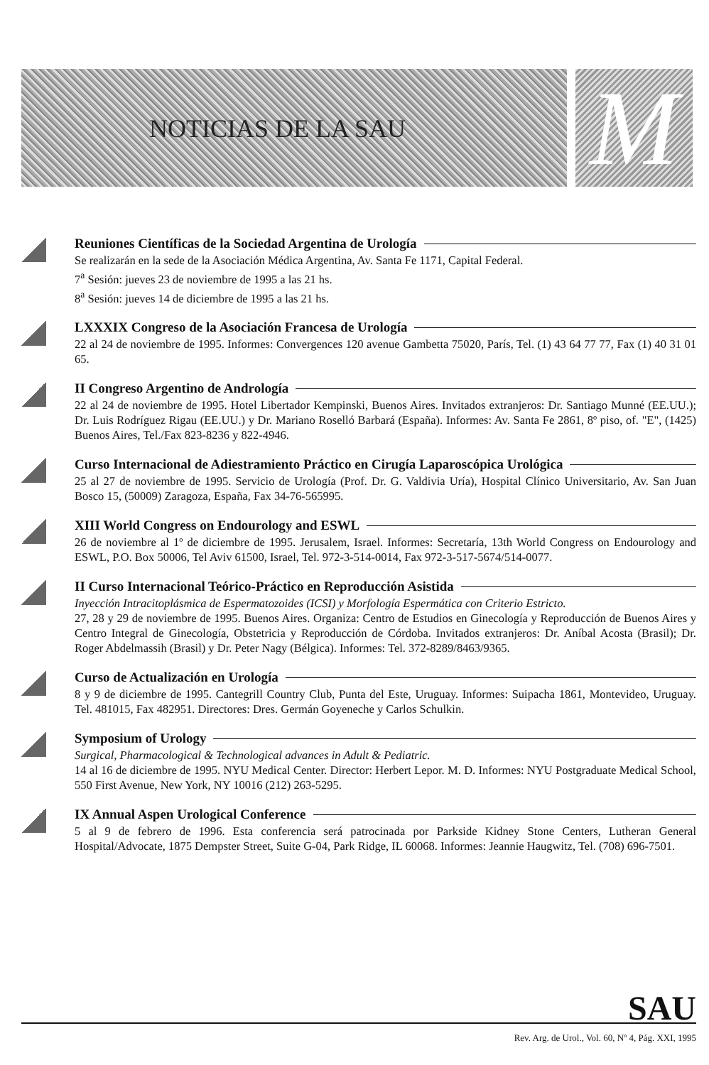M
NOTICIAS DE LA SAU
Reuniones Científicas de la Sociedad Argentina de Urología
Se realizarán en la sede de la Asociación Médica Argentina, Av. Santa Fe 1171, Capital Federal.
7<sup>a</sup> Sesión: jueves 23 de noviembre de 1995 a las 21 hs.
8<sup>a</sup> Sesión: jueves 14 de diciembre de 1995 a las 21 hs.
LXXXIX Congreso de la Asociación Francesa de Urología
22 al 24 de noviembre de 1995. Informes: Convergences 120 avenue Gambetta 75020, París, Tel. (1) 43 64 77 77, Fax (1) 40 31 01 65.
II Congreso Argentino de Andrología
22 al 24 de noviembre de 1995. Hotel Libertador Kempinski, Buenos Aires. Invitados extranjeros: Dr. Santiago Munné (EE.UU.); Dr. Luis Rodríguez Rigau (EE.UU.) y Dr. Mariano Roselló Barbará (España). Informes: Av. Santa Fe 2861, 8º piso, of. "E", (1425) Buenos Aires, Tel./Fax 823-8236 y 822-4946.
Curso Internacional de Adiestramiento Práctico en Cirugía Laparoscópica Urológica
25 al 27 de noviembre de 1995. Servicio de Urología (Prof. Dr. G. Valdivia Uría), Hospital Clínico Universitario, Av. San Juan Bosco 15, (50009) Zaragoza, España, Fax 34-76-565995.
XIII World Congress on Endourology and ESWL
26 de noviembre al 1º de diciembre de 1995. Jerusalem, Israel. Informes: Secretaría, 13th World Congress on Endourology and ESWL, P.O. Box 50006, Tel Aviv 61500, Israel, Tel. 972-3-514-0014, Fax 972-3-517-5674/514-0077.
II Curso Internacional Teórico-Práctico en Reproducción Asistida
Inyección Intracitoplásmica de Espermatozoides (ICSI) y Morfología Espermática con Criterio Estricto.
27, 28 y 29 de noviembre de 1995. Buenos Aires. Organiza: Centro de Estudios en Ginecología y Reproducción de Buenos Aires y Centro Integral de Ginecología, Obstetricia y Reproducción de Córdoba. Invitados extranjeros: Dr. Aníbal Acosta (Brasil); Dr. Roger Abdelmassih (Brasil) y Dr. Peter Nagy (Bélgica). Informes: Tel. 372-8289/8463/9365.
Curso de Actualización en Urología
8 y 9 de diciembre de 1995. Cantegrill Country Club, Punta del Este, Uruguay. Informes: Suipacha 1861, Montevideo, Uruguay. Tel. 481015, Fax 482951. Directores: Dres. Germán Goyeneche y Carlos Schulkin.
Symposium of Urology
Surgical, Pharmacological & Technological advances in Adult & Pediatric.
14 al 16 de diciembre de 1995. NYU Medical Center. Director: Herbert Lepor. M. D. Informes: NYU Postgraduate Medical School, 550 First Avenue, New York, NY 10016 (212) 263-5295.
IX Annual Aspen Urological Conference
5 al 9 de febrero de 1996. Esta conferencia será patrocinada por Parkside Kidney Stone Centers, Lutheran General Hospital/Advocate, 1875 Dempster Street, Suite G-04, Park Ridge, IL 60068. Informes: Jeannie Haugwitz, Tel. (708) 696-7501.
SAU
Rev. Arg. de Urol., Vol. 60, Nº 4, Pág. XXI, 1995